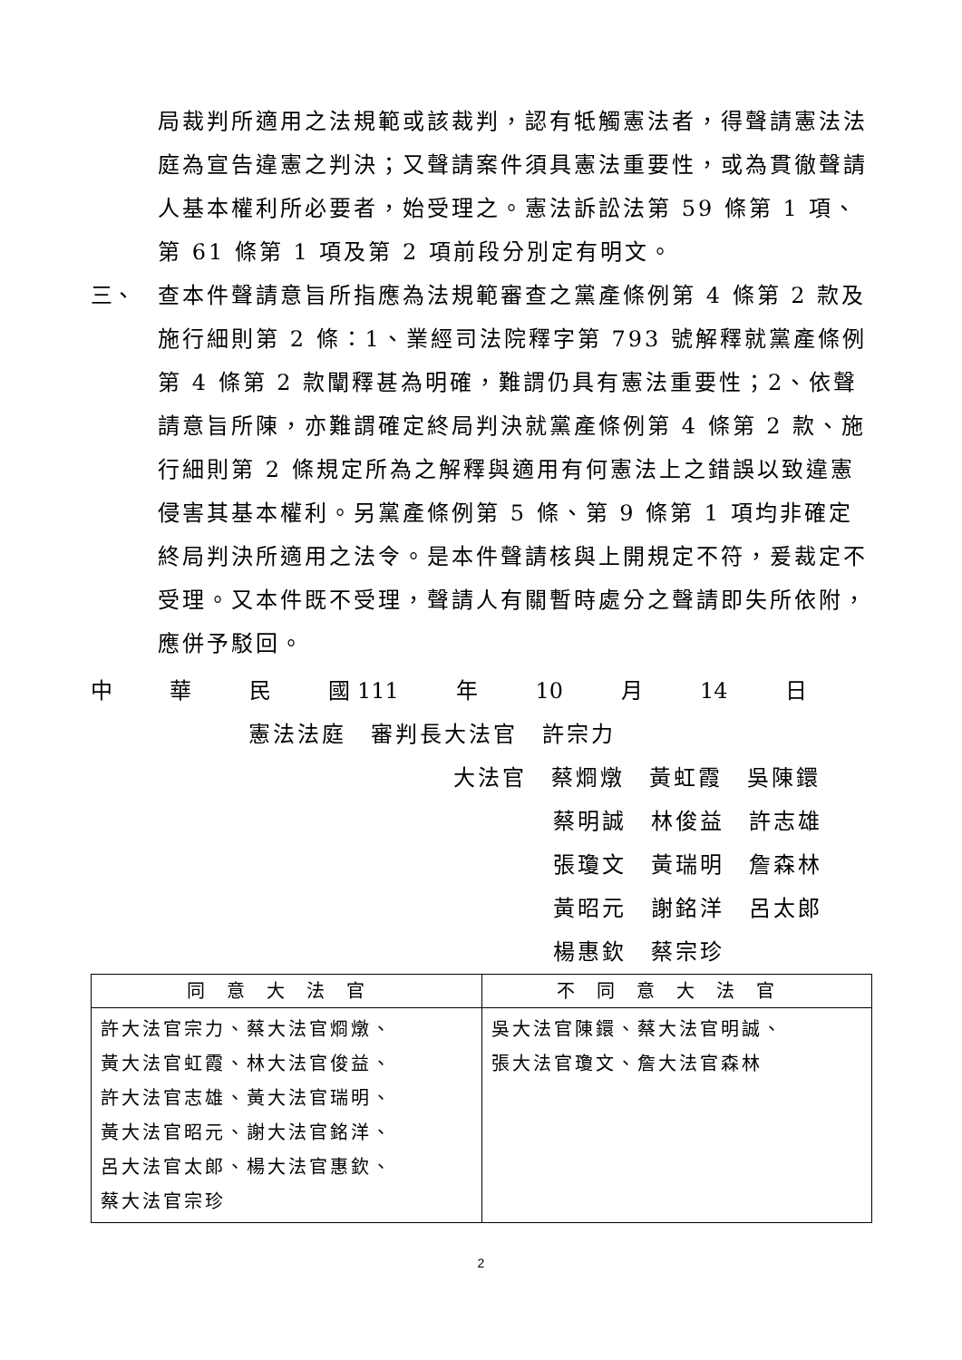局裁判所適用之法規範或該裁判，認有牴觸憲法者，得聲請憲法法庭為宣告違憲之判決；又聲請案件須具憲法重要性，或為貫徹聲請人基本權利所必要者，始受理之。憲法訴訟法第 59 條第 1 項、第 61 條第 1 項及第 2 項前段分別定有明文。
三、 查本件聲請意旨所指應為法規範審查之黨產條例第 4 條第 2 款及施行細則第 2 條：1、業經司法院釋字第 793 號解釋就黨產條例第 4 條第 2 款闡釋甚為明確，難謂仍具有憲法重要性；2、依聲請意旨所陳，亦難謂確定終局判決就黨產條例第 4 條第 2 款、施行細則第 2 條規定所為之解釋與適用有何憲法上之錯誤以致違憲侵害其基本權利。另黨產條例第 5 條、第 9 條第 1 項均非確定終局判決所適用之法令。是本件聲請核與上開規定不符，爰裁定不受理。又本件既不受理，聲請人有關暫時處分之聲請即失所依附，應併予駁回。
中 華 民 國 111 年 10 月 14 日
憲法法庭　審判長大法官　許宗力
大法官　蔡烱燉　黃虹霞　吳陳鐶
蔡明誠　林俊益　許志雄
張瓊文　黃瑞明　詹森林
黃昭元　謝銘洋　呂太郎
楊惠欽　蔡宗珍
| 同意大法官 | 不同意大法官 |
| --- | --- |
| 許大法官宗力、蔡大法官烱燉、 黃大法官虹霞、林大法官俊益、 許大法官志雄、黃大法官瑞明、 黃大法官昭元、謝大法官銘洋、 呂大法官太郎、楊大法官惠欽、 蔡大法官宗珍 | 吳大法官陳鐶、蔡大法官明誠、 張大法官瓊文、詹大法官森林 |
2